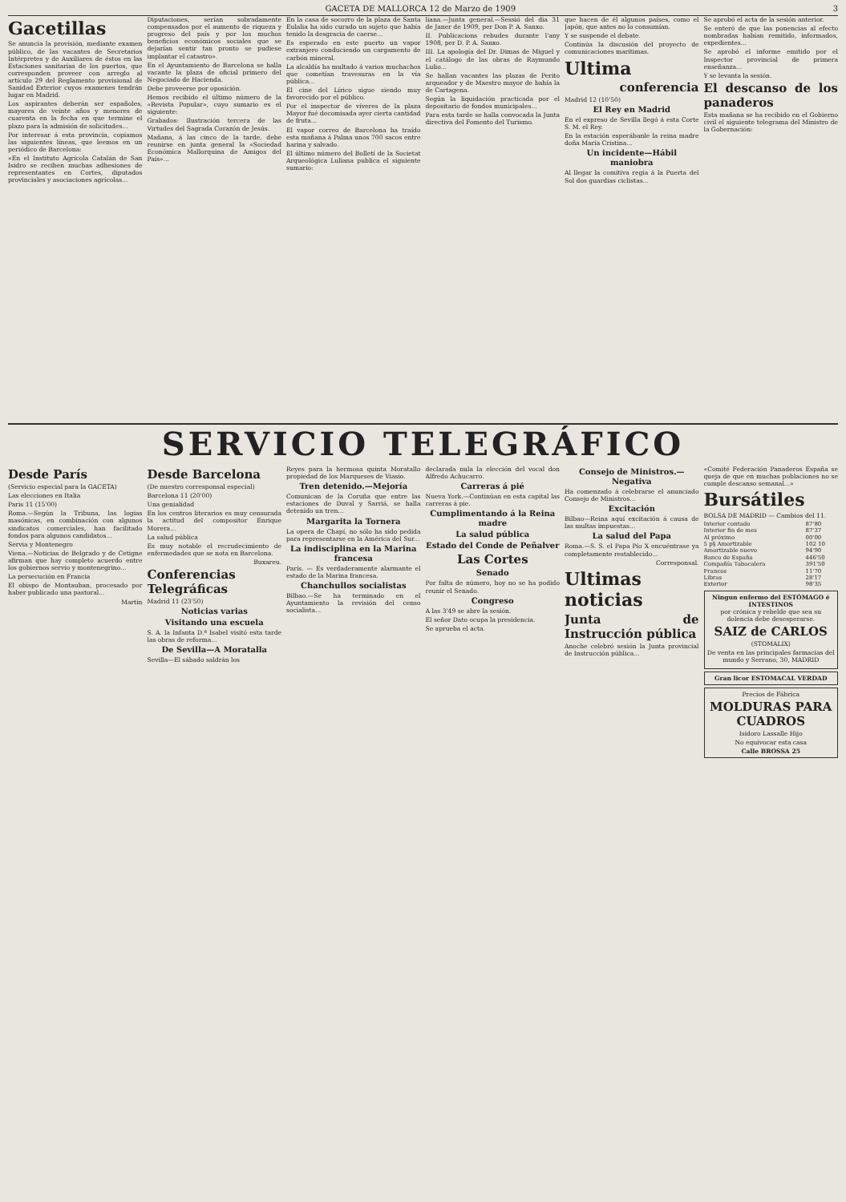GACETA DE MALLORCA 12 de Marzo de 1909 3
Gacetillas
Se anuncia la provisión, mediante examen público, de las vacantes de Secretarios Intérpretes y de Auxiliares de éstos en las Estaciones sanitarias de los puertos, que corresponden proveer con arreglo al artículo 29 del Reglamento provisional de Sanidad Exterior cuyos examenes tendrán lugar en Madrid.
Los aspirantes deberán ser españoles, mayores de veinte años y menores de cuarenta en la fecha en que termine el plazo para la admisión de solicitudes...
Por interesar á esta provincia, copiamos las siguientes líneas, que leemos en un periódico de Barcelona:
«En el Instituto Agrícola Catalán de San Isidro se reciben muchas adhesiones de representantes en Cortes, diputados provinciales y asociaciones agrícolas...
Diputaciones, serían sobradamente compensados por el aumento de riqueza y progreso del país y por los muchos beneficios económicos sociales que se dejarían sentir tan pronto se pudiese implantar el catastro».
En el Ayuntamiento de Barcelona se halla vacante la plaza de oficial primero del Negociado de Hacienda.
Debe proveerse por oposición.
Hemos recibido el último número de la «Revista Popular», cuyo sumario es el siguiente:
Grabados: Ilustración tercera de las Virtudes del Sagrada Corazón de Jesús.
Mañana, á las cinco de la tarde, debe reunirse en junta general la «Sociedad Económica Mallorquina de Amigos del País»...
En la casa de socorro de la plaza de Santa Eulalia ha sido curado un sujeto que había tenido la desgracia de caerse...
Es esperado en este puerto un vapor extranjero conduciendo un cargamento de carbón mineral.
La alcaldía ha multado á varios muchachos que cometían travesuras en la vía pública...
El cine del Lírico sigue siendo muy favorecido por el público.
Por el inspector de víveres de la plaza Mayor fué decomisada ayer cierta cantidad de fruta...
El vapor correo de Barcelona ha traído esta mañana á Palma unos 700 sacos entre harina y salvado.
El último número del Bolletí de la Societat Arqueológica Luliana publica el siguiente sumario:
liana.—Junta general.—Sessió del dia 31 de Janer de 1909, per Don P. A. Sanxo.
II. Publicacions rebudes durante l'any 1908, per D. P. A. Sanxo.
III. La apología del Dr. Dimas de Miguel y el catálogo de las obras de Raymundo Lulio...
Se hallan vacantes las plazas de Perito arqueador y de Maestro mayor de bahía la de Cartagena.
Según la liquidación practicada por el depositario de fondos municipales...
Para esta tarde se halla convocada la Junta directiva del Fomento del Turismo.
que hacen de él algunos países, como el Japón, que antes no lo consumían.
Y se suspende el debate.
Continúa la discusión del proyecto de comunicaciones marítimas.
Ultima
conferencia
Madrid 12 (10'50)
El Rey en Madrid
En el expreso de Sevilla llegó á esta Corte S. M. el Rey.
En la estación esperábanle la reina madre doña María Cristina...
Un incidente—Hábil maniobra
Al llegar la comitiva regia á la Puerta del Sol dos guardias ciclistas...
Se aprobó el acta de la sesión anterior.
Se enteró de que las ponencias al efecto nombradas habían remitido, informados, expedientes...
Se aprobó el informe emitido por el Inspector provincial de primera enseñanza...
Y se levanta la sesión.
El descanso de los panaderos
Esta mañana se ha recibido en el Gobierno civil el siguiente telegrama del Ministro de la Gobernación:
SERVICIO TELEGRÁFICO
Desde París
(Servicio especial para la GACETA)
Las elecciones en Italia
Paris 11 (15'00)
Roma.—Según la Tribuna, las logias masónicas, en combinación con algunos sindicatos comerciales, han facilitado fondos para algunos candidatos...
Servia y Montenegro
Viena.—Noticias de Belgrado y de Cetigne afirman que hay completo acuerdo entre los gobiernos servio y montenegrino...
La persecución en Francia
El obispo de Montauban, procesado por haber publicado una pastoral...
Martin
Desde Barcelona
(De nuestro corresponsal especial)
Barcelona 11 (20'00)
Una genialidad
En los centros literarios es muy censurada la actitud del compositor Enrique Morera...
La salud pública
Es muy notable el recrudecimiento de enfermedades que se nota en Barcelona.
Buxareu.
Conferencias Telegráficas
Madrid 11 (23'50)
Noticias varias
Visitando una escuela
S. A. la Infanta D.ª Isabel visitó esta tarde las obras de reforma...
De Sevilla—A Moratalla
Sevilla—El sábado saldrán los
Reyes para la hermosa quinta Moratallo propiedad de los Marqueses de Viasio.
Tren detenido.—Mejoría
Comunican de la Coruña que entre las estaciones de Duval y Sarriá, se halla detenido un tren...
Margarita la Tornera
La opera de Chapí, no sólo ha sido pedida para representarse en la América del Sur...
La indisciplina en la Marina francesa
París. — Es verdaderamente alarmante el estado de la Marina francesa.
Chanchullos socialistas
Bilbao.—Se ha terminado en el Ayuntamiento la revisión del censo socialista...
declarada nula la elección del vocal don Alfredo Achucarro.
Carreras á pié
Nueva York.—Continúan en esta capital las carreras á pie.
Cumplimentando á la Reina madre
La salud pública
Estado del Conde de Peñalver
Las Cortes
Senado
Por falta de número, hoy no se ha podido reunir el Senado.
Congreso
A las 3'49 se abre la sesión.
El señor Dato ocupa la presidencia.
Se aprueba el acta.
Consejo de Ministros.—Negativa
Ha comenzado á celebrarse el anunciado Consejo de Ministros...
Excitación
Bilbao—Reina aquí excitación á causa de las multas impuestas...
La salud del Papa
Roma.—S. S. el Papa Pío X encuéntrase ya completamente restablecido...
Corresponsal.
Ultimas noticias
Junta de Instrucción pública
Anoche celebró sesión la Junta provincial de Instrucción pública...
«Comité Federación Panaderos España se queja de que en muchas poblaciones no se cumple descanso semanal...»
Bursátiles
BOLSA DE MADRID — Cambios del 11.
| Interior contado | 87'80 |
| Interior fin de mes | 87'37 |
| Al próximo | 00'00 |
| 5 p§ Amortizable | 102 10 |
| Amortizable nuevo | 94'90 |
| Banco de España | 446'50 |
| Compañía Tabacalera | 391'50 |
| Francos | 11'70 |
| Libras | 28'17 |
| Exterior | 98'35 |
Ningun enfermo del ESTÓMAGO é INTESTINOS
por crónica y rebelde que sea su dolencia debe desesperarse.
SAIZ de CARLOS
(STOMALIX)
De venta en las principales farmacias del mundo y Serrano, 30, MADRID
Gran licor ESTOMACAL VERDAD
Precios de Fábrica
MOLDURAS PARA CUADROS
Isidoro Lassalle Hijo
No equivocar esta casa
Calle BROSSA 25